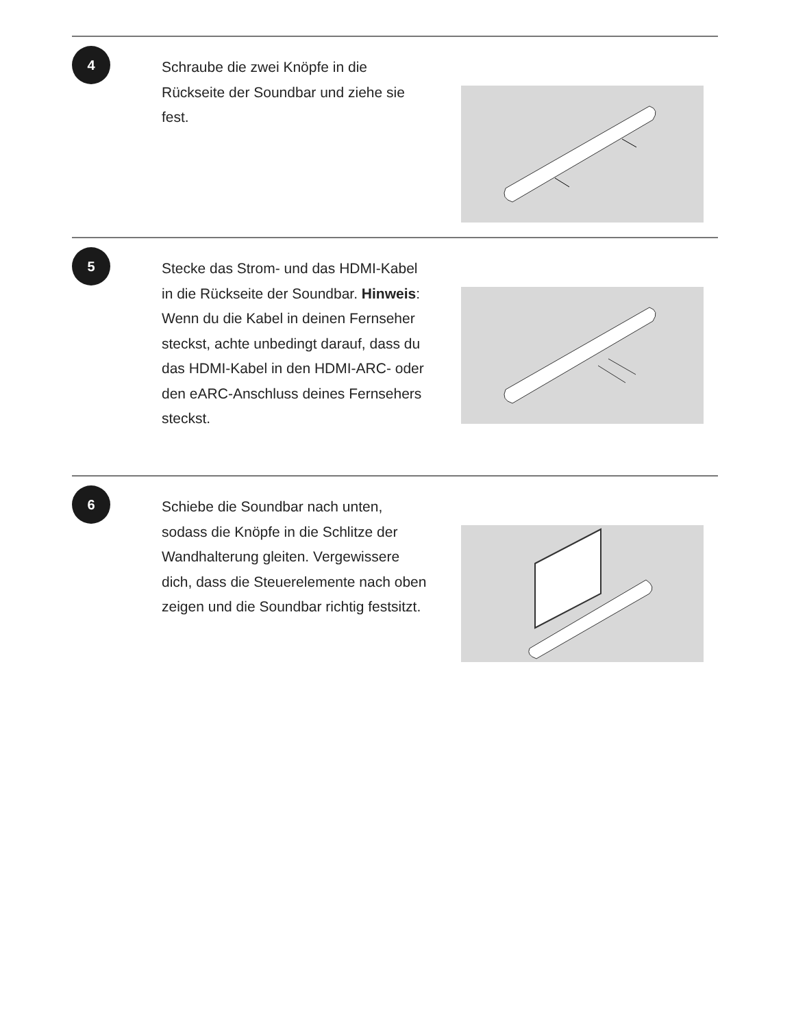4
Schraube die zwei Knöpfe in die Rückseite der Soundbar und ziehe sie fest.
5
Stecke das Strom- und das HDMI-Kabel in die Rückseite der Soundbar. Hinweis: Wenn du die Kabel in deinen Fernseher steckst, achte unbedingt darauf, dass du das HDMI-Kabel in den HDMI-ARC- oder den eARC-Anschluss deines Fernsehers steckst.
6
Schiebe die Soundbar nach unten, sodass die Knöpfe in die Schlitze der Wandhalterung gleiten. Vergewissere dich, dass die Steuerelemente nach oben zeigen und die Soundbar richtig festsitzt.